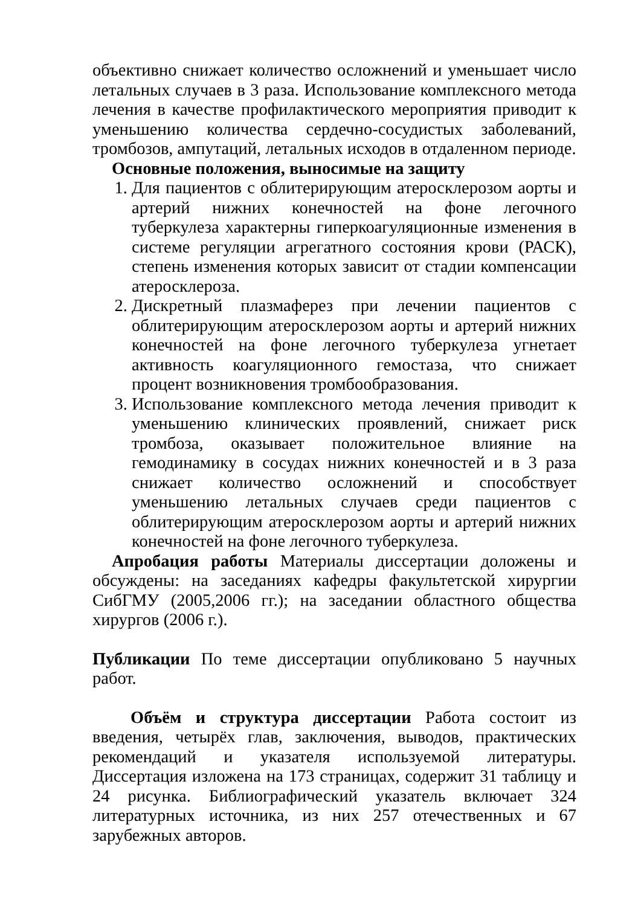объективно снижает количество осложнений и уменьшает число летальных случаев в 3 раза. Использование комплексного метода лечения в качестве профилактического мероприятия приводит к уменьшению количества сердечно-сосудистых заболеваний, тромбозов, ампутаций, летальных исходов в отдаленном периоде.
Основные положения, выносимые на защиту
1. Для пациентов с облитерирующим атеросклерозом аорты и артерий нижних конечностей на фоне легочного туберкулеза характерны гиперкоагуляционные изменения в системе регуляции агрегатного состояния крови (РАСК), степень изменения которых зависит от стадии компенсации атеросклероза.
2. Дискретный плазмаферез при лечении пациентов с облитерирующим атеросклерозом аорты и артерий нижних конечностей на фоне легочного туберкулеза угнетает активность коагуляционного гемостаза, что снижает процент возникновения тромбообразования.
3. Использование комплексного метода лечения приводит к уменьшению клинических проявлений, снижает риск тромбоза, оказывает положительное влияние на гемодинамику в сосудах нижних конечностей и в 3 раза снижает количество осложнений и способствует уменьшению летальных случаев среди пациентов с облитерирующим атеросклерозом аорты и артерий нижних конечностей на фоне легочного туберкулеза.
Апробация работы Материалы диссертации доложены и обсуждены: на заседаниях кафедры факультетской хирургии СибГМУ (2005,2006 гг.); на заседании областного общества хирургов (2006 г.).
Публикации По теме диссертации опубликовано 5 научных работ.
Объём и структура диссертации Работа состоит из введения, четырёх глав, заключения, выводов, практических рекомендаций и указателя используемой литературы. Диссертация изложена на 173 страницах, содержит 31 таблицу и 24 рисунка. Библиографический указатель включает 324 литературных источника, из них 257 отечественных и 67 зарубежных авторов.